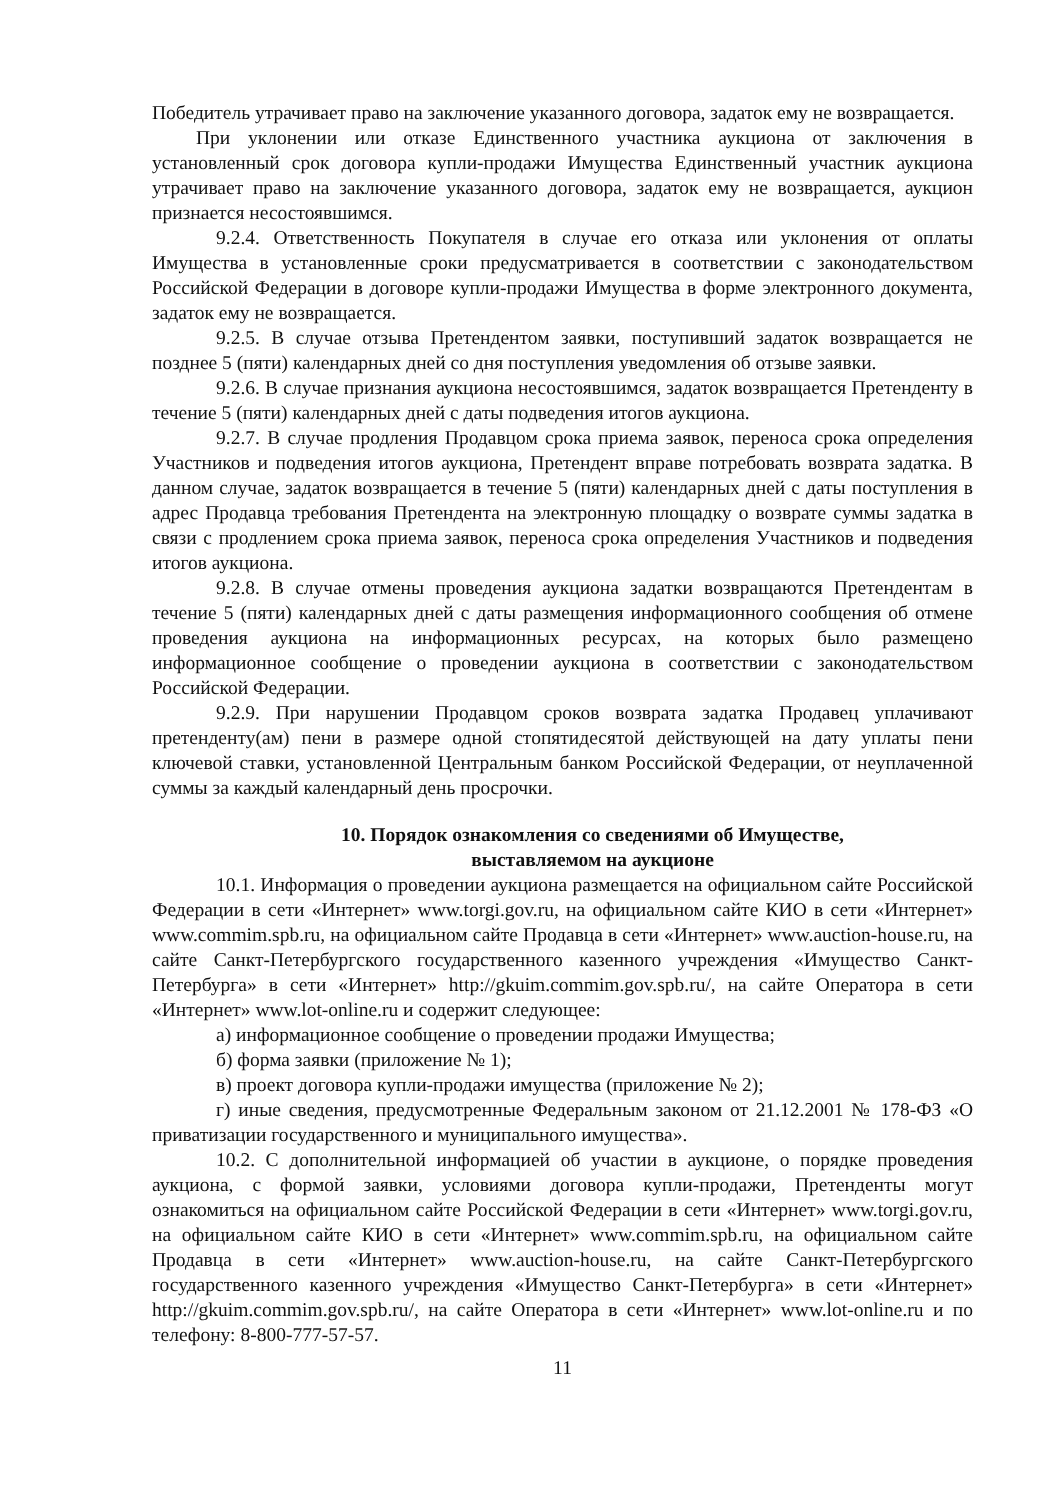Победитель утрачивает право на заключение указанного договора, задаток ему не возвращается.
При уклонении или отказе Единственного участника аукциона от заключения в установленный срок договора купли-продажи Имущества Единственный участник аукциона утрачивает право на заключение указанного договора, задаток ему не возвращается, аукцион признается несостоявшимся.
9.2.4. Ответственность Покупателя в случае его отказа или уклонения от оплаты Имущества в установленные сроки предусматривается в соответствии с законодательством Российской Федерации в договоре купли-продажи Имущества в форме электронного документа, задаток ему не возвращается.
9.2.5. В случае отзыва Претендентом заявки, поступивший задаток возвращается не позднее 5 (пяти) календарных дней со дня поступления уведомления об отзыве заявки.
9.2.6. В случае признания аукциона несостоявшимся, задаток возвращается Претенденту в течение 5 (пяти) календарных дней с даты подведения итогов аукциона.
9.2.7. В случае продления Продавцом срока приема заявок, переноса срока определения Участников и подведения итогов аукциона, Претендент вправе потребовать возврата задатка. В данном случае, задаток возвращается в течение 5 (пяти) календарных дней с даты поступления в адрес Продавца требования Претендента на электронную площадку о возврате суммы задатка в связи с продлением срока приема заявок, переноса срока определения Участников и подведения итогов аукциона.
9.2.8. В случае отмены проведения аукциона задатки возвращаются Претендентам в течение 5 (пяти) календарных дней с даты размещения информационного сообщения об отмене проведения аукциона на информационных ресурсах, на которых было размещено информационное сообщение о проведении аукциона в соответствии с законодательством Российской Федерации.
9.2.9. При нарушении Продавцом сроков возврата задатка Продавец уплачивают претенденту(ам) пени в размере одной стопятидесятой действующей на дату уплаты пени ключевой ставки, установленной Центральным банком Российской Федерации, от неуплаченной суммы за каждый календарный день просрочки.
10. Порядок ознакомления со сведениями об Имуществе,
выставляемом на аукционе
10.1. Информация о проведении аукциона размещается на официальном сайте Российской Федерации в сети «Интернет» www.torgi.gov.ru, на официальном сайте КИО в сети «Интернет» www.commim.spb.ru, на официальном сайте Продавца в сети «Интернет» www.auction-house.ru, на сайте Санкт-Петербургского государственного казенного учреждения «Имущество Санкт-Петербурга» в сети «Интернет» http://gkuim.commim.gov.spb.ru/, на сайте Оператора в сети «Интернет» www.lot-online.ru и содержит следующее:
а) информационное сообщение о проведении продажи Имущества;
б) форма заявки (приложение № 1);
в) проект договора купли-продажи имущества (приложение № 2);
г) иные сведения, предусмотренные Федеральным законом от 21.12.2001 № 178-ФЗ «О приватизации государственного и муниципального имущества».
10.2. С дополнительной информацией об участии в аукционе, о порядке проведения аукциона, с формой заявки, условиями договора купли-продажи, Претенденты могут ознакомиться на официальном сайте Российской Федерации в сети «Интернет» www.torgi.gov.ru, на официальном сайте КИО в сети «Интернет» www.commim.spb.ru, на официальном сайте Продавца в сети «Интернет» www.auction-house.ru, на сайте Санкт-Петербургского государственного казенного учреждения «Имущество Санкт-Петербурга» в сети «Интернет» http://gkuim.commim.gov.spb.ru/, на сайте Оператора в сети «Интернет» www.lot-online.ru и по телефону: 8-800-777-57-57.
11